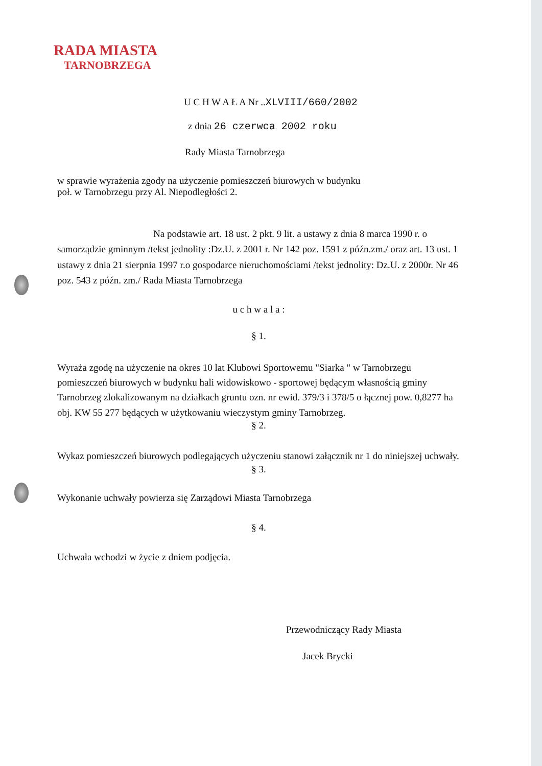RADA MIASTA
TARNOBRZEGA
U C H W A Ł A Nr ..XLVIII/660/2002
z dnia 26 czerwca 2002 roku
Rady Miasta Tarnobrzega
w sprawie wyrażenia zgody na użyczenie pomieszczeń biurowych w budynku
poł. w Tarnobrzegu przy Al. Niepodległości 2.
Na podstawie art. 18 ust. 2 pkt. 9 lit. a ustawy z dnia 8 marca 1990 r. o samorządzie gminnym /tekst jednolity :Dz.U. z 2001 r. Nr 142 poz. 1591 z późn.zm./ oraz art. 13 ust. 1 ustawy z dnia 21 sierpnia 1997 r.o gospodarce nieruchomościami /tekst jednolity: Dz.U. z 2000r. Nr 46 poz. 543 z późn. zm./ Rada Miasta Tarnobrzega
u c h w a l a :
§ 1.
Wyraża zgodę na użyczenie na okres 10 lat Klubowi Sportowemu "Siarka " w Tarnobrzegu pomieszczeń biurowych w budynku hali widowiskowo - sportowej będącym własnością gminy Tarnobrzeg zlokalizowanym na działkach gruntu ozn. nr ewid. 379/3 i 378/5 o łącznej pow. 0,8277 ha obj. KW 55 277 będących w użytkowaniu wieczystym gminy Tarnobrzeg.
§ 2.
Wykaz pomieszczeń biurowych podlegających użyczeniu stanowi załącznik nr 1 do niniejszej uchwały.
§ 3.
Wykonanie uchwały powierza się Zarządowi Miasta Tarnobrzega
§ 4.
Uchwała wchodzi w życie z dniem podjęcia.
Przewodniczący Rady Miasta
Jacek Brycki